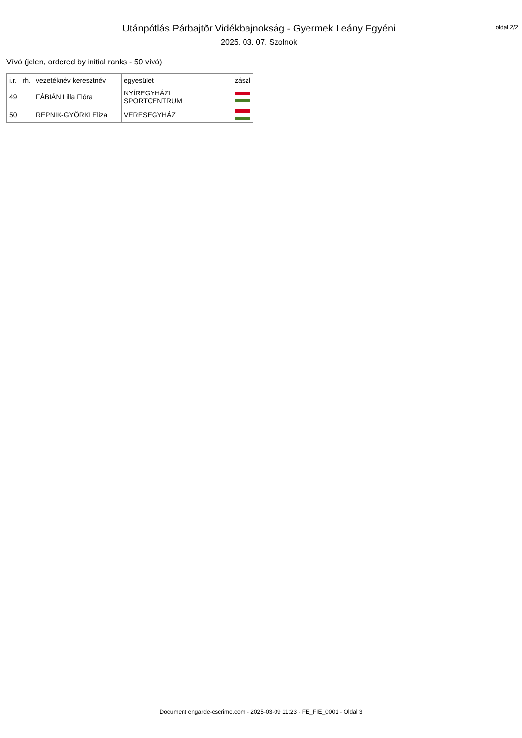Utánpótlás Párbajtõr Vidékbajnokság - Gyermek Leány Egyéni
2025. 03. 07. Szolnok
oldal 2/2
Vívó (jelen, ordered by initial ranks - 50 vívó)
| i.r. | rh. | vezetéknév keresztnév | egyesület | zászl |
| --- | --- | --- | --- | --- |
| 49 | | FÁBIÁN Lilla Flóra | NYÍREGYHÁZI SPORTCENTRUM | |
| 50 | | REPNIK-GYÖRKI Eliza | VERESEGYHÁZ | |
Document engarde-escrime.com - 2025-03-09 11:23 - FE_FIE_0001 - Oldal 3